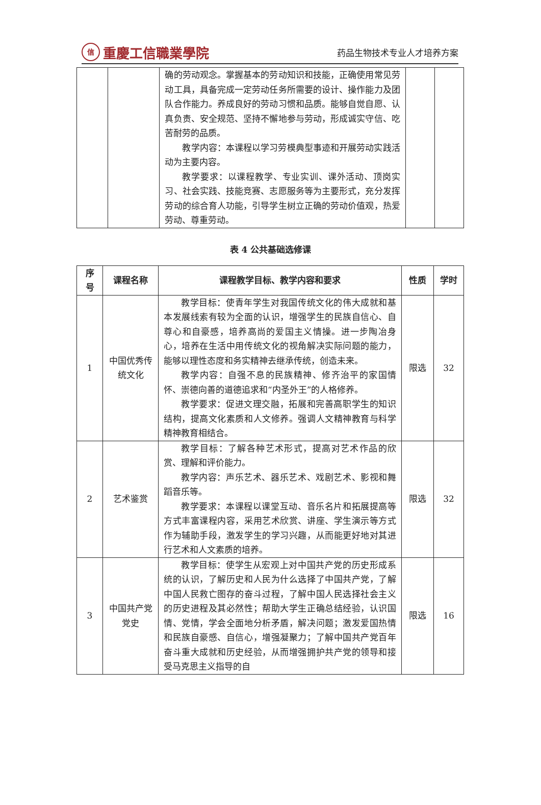信重慶工信職業學院
药品生物技术专业人才培养方案
| | | 确的劳动观念。掌握基本的劳动知识和技能，正确使用常见劳动工具，具备完成一定劳动任务所需要的设计、操作能力及团队合作能力。养成良好的劳动习惯和品质。能够自觉自愿、认真负责、安全规范、坚持不懈地参与劳动，形成诚实守信、吃苦耐劳的品质。 教学内容：本课程以学习劳模典型事迹和开展劳动实践活动为主要内容。 教学要求：以课程教学、专业实训、课外活动、顶岗实习、社会实践、技能竞赛、志愿服务等为主要形式，充分发挥劳动的综合育人功能，引导学生树立正确的劳动价值观，热爱劳动、尊重劳动。 | | |
表 4 公共基础选修课
| 序号 | 课程名称 | 课程教学目标、教学内容和要求 | 性质 | 学时 |
| --- | --- | --- | --- | --- |
| 1 | 中国优秀传统文化 | 教学目标：使青年学生对我国传统文化的伟大成就和基本发展线索有较为全面的认识，增强学生的民族自信心、自尊心和自豪感，培养高尚的爱国主义情操。进一步陶冶身心，培养在生活中用传统文化的视角解决实际问题的能力，能够以理性态度和务实精神去继承传统，创造未来。 教学内容：自强不息的民族精神、修齐治平的家国情怀、崇德向善的道德追求和“内圣外王”的人格修养。 教学要求：促进文理交融，拓展和完善高职学生的知识结构，提高文化素质和人文修养。强调人文精神教育与科学精神教育相结合。 | 限选 | 32 |
| 2 | 艺术鉴赏 | 教学目标：了解各种艺术形式，提高对艺术作品的欣赏、理解和评价能力。 教学内容：声乐艺术、器乐艺术、戏剧艺术、影视和舞蹈音乐等。 教学要求：本课程以课堂互动、音乐名片和拓展提高等方式丰富课程内容，采用艺术欣赏、讲座、学生演示等方式作为辅助手段，激发学生的学习兴趣，从而能更好地对其进行艺术和人文素质的培养。 | 限选 | 32 |
| 3 | 中国共产党党史 | 教学目标：使学生从宏观上对中国共产党的历史形成系统的认识，了解历史和人民为什么选择了中国共产党，了解中国人民救亡图存的奋斗过程，了解中国人民选择社会主义的历史进程及其必然性；帮助大学生正确总结经验，认识国情、党情，学会全面地分析矛盾，解决问题；激发爱国热情和民族自豪感、自信心，增强凝聚力；了解中国共产党百年奋斗重大成就和历史经验，从而增强拥护共产党的领导和接受马克思主义指导的自 | 限选 | 16 |